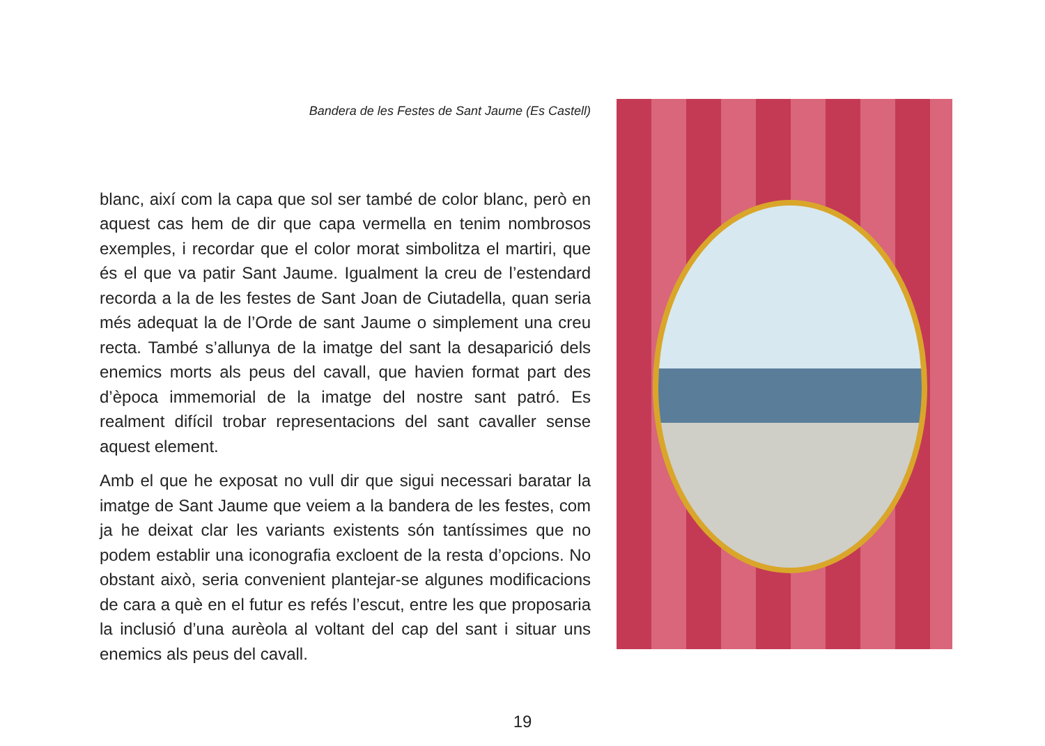Bandera de les Festes de Sant Jaume (Es Castell)
blanc, així com la capa que sol ser també de color blanc, però en aquest cas hem de dir que capa vermella en tenim nombrosos exemples, i recordar que el color morat simbolitza el martiri, que és el que va patir Sant Jaume. Igualment la creu de l’estendard recorda a la de les festes de Sant Joan de Ciutadella, quan seria més adequat la de l’Orde de sant Jaume o simplement una creu recta. També s’allunya de la imatge del sant la desaparició dels enemics morts als peus del cavall, que havien format part des d’època immemorial de la imatge del nostre sant patró. Es realment difícil trobar representacions del sant cavaller sense aquest element.
Amb el que he exposat no vull dir que sigui necessari baratar la imatge de Sant Jaume que veiem a la bandera de les festes, com ja he deixat clar les variants existents són tantíssimes que no podem establir una iconografia excloent de la resta d’opcions. No obstant això, seria convenient plantejar-se algunes modificacions de cara a què en el futur es refés l’escut, entre les que proposaria la inclusió d’una aurèola al voltant del cap del sant i situar uns enemics als peus del cavall.
19